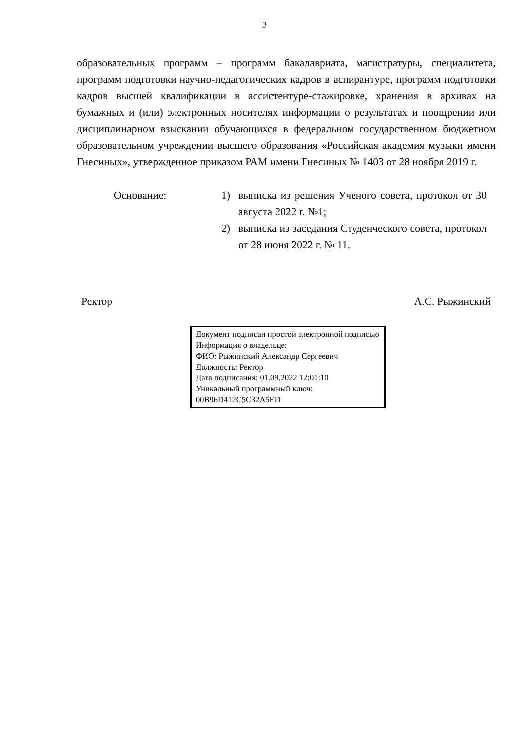2
образовательных программ – программ бакалавриата, магистратуры, специалитета, программ подготовки научно-педагогических кадров в аспирантуре, программ подготовки кадров высшей квалификации в ассистентуре-стажировке, хранения в архивах на бумажных и (или) электронных носителях информации о результатах и поощрении или дисциплинарном взыскании обучающихся в федеральном государственном бюджетном образовательном учреждении высшего образования «Российская академия музыки имени Гнесиных», утвержденное приказом РАМ имени Гнесиных № 1403 от 28 ноября 2019 г.
Основание: 1) выписка из решения Ученого совета, протокол от 30 августа 2022 г. №1;
2) выписка из заседания Студенческого совета, протокол от 28 июня 2022 г. № 11.
Ректор А.С. Рыжинский
Документ подписан простой электронной подписью
Информация о владельце:
ФИО: Рыжинский Александр Сергеевич
Должность: Ректор
Дата подписания: 01.09.2022 12:01:10
Уникальный программный ключ:
00B96D412C5C32A5ED